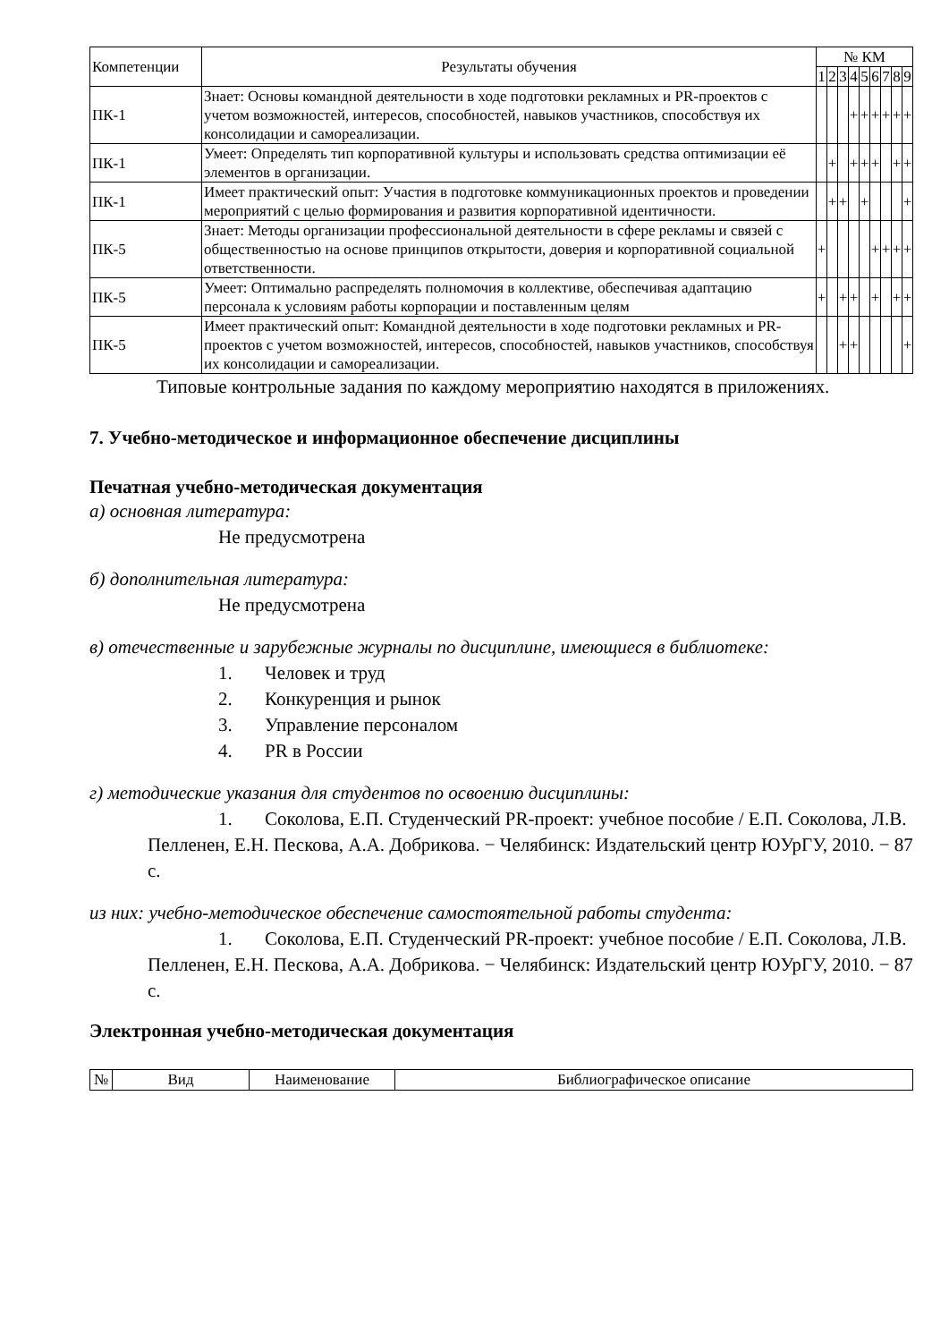| Компетенции | Результаты обучения | № КМ | | | | | | | | |
| --- | --- | --- | --- | --- | --- | --- | --- | --- | --- | --- |
| | | 1 | 2 | 3 | 4 | 5 | 6 | 7 | 8 | 9 |
| ПК-1 | Знает: Основы командной деятельности в ходе подготовки рекламных и PR-проектов с учетом возможностей, интересов, способностей, навыков участников, способствуя их консолидации и самореализации. | | | | + | + | + | + | + | + |
| ПК-1 | Умеет: Определять тип корпоративной культуры и использовать средства оптимизации её элементов в организации. | | + | | + | + | + | | + | + |
| ПК-1 | Имеет практический опыт: Участия в подготовке коммуникационных проектов и проведении мероприятий с целью формирования и развития корпоративной идентичности. | | + | + | | + | | | | + |
| ПК-5 | Знает: Методы организации профессиональной деятельности в сфере рекламы и связей с общественностью на основе принципов открытости, доверия и корпоративной социальной ответственности. | + | | | | | + | + | + | + |
| ПК-5 | Умеет: Оптимально распределять полномочия в коллективе, обеспечивая адаптацию персонала к условиям работы корпорации и поставленным целям | + | | + | + | | + | | + | + |
| ПК-5 | Имеет практический опыт: Командной деятельности в ходе подготовки рекламных и PR-проектов с учетом возможностей, интересов, способностей, навыков участников, способствуя их консолидации и самореализации. | | | + | + | | | | | + |
Типовые контрольные задания по каждому мероприятию находятся в приложениях.
7. Учебно-методическое и информационное обеспечение дисциплины
Печатная учебно-методическая документация
а) основная литература:
Не предусмотрена
б) дополнительная литература:
Не предусмотрена
в) отечественные и зарубежные журналы по дисциплине, имеющиеся в библиотеке:
1. Человек и труд
2. Конкуренция и рынок
3. Управление персоналом
4. PR в России
г) методические указания для студентов по освоению дисциплины:
1. Соколова, Е.П. Студенческий PR-проект: учебное пособие / Е.П. Соколова, Л.В. Пелленен, Е.Н. Пескова, А.А. Добрикова. − Челябинск: Издательский центр ЮУрГУ, 2010. − 87 с.
из них: учебно-методическое обеспечение самостоятельной работы студента:
1. Соколова, Е.П. Студенческий PR-проект: учебное пособие / Е.П. Соколова, Л.В. Пелленен, Е.Н. Пескова, А.А. Добрикова. − Челябинск: Издательский центр ЮУрГУ, 2010. − 87 с.
Электронная учебно-методическая документация
| № | Вид | Наименование | Библиографическое описание |